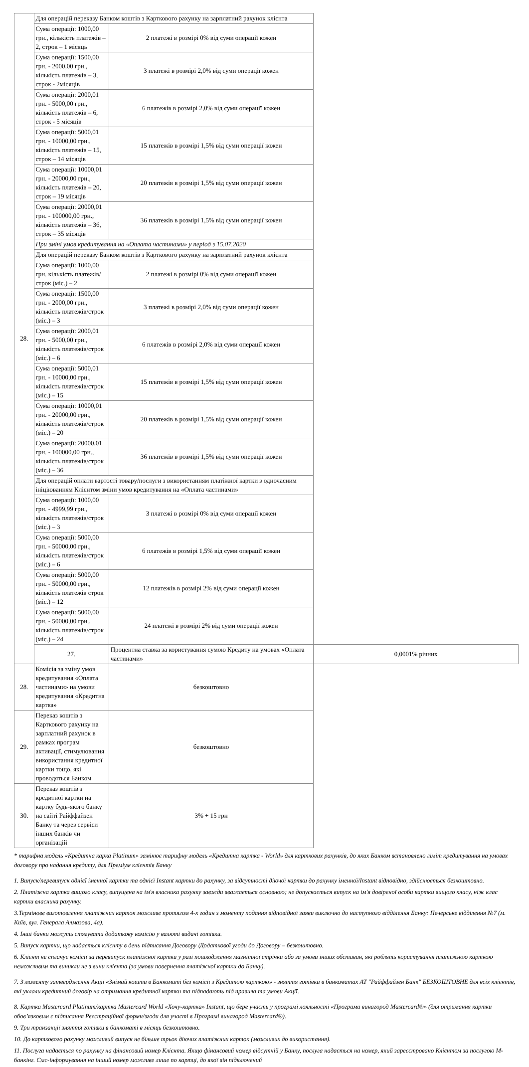| 28. | Для операцій переказу Банком коштів з Карткового рахунку на зарплатний рахунок клієнта | | |
| | Сума операції: 1000,00 грн., кількість платежів – 2, строк – 1 місяць | 2 платежі в розмірі 0% від суми операції кожен | |
| | Сума операції: 1500,00 грн. - 2000,00 грн., кількість платежів – 3, строк - 2місяців | 3 платежі в розмірі 2,0% від суми операції кожен | |
| | Сума операції: 2000,01 грн. - 5000,00 грн., кількість платежів – 6, строк - 5 місяців | 6 платежів в розмірі 2,0% від суми операції кожен | |
| | Сума операції: 5000,01 грн. - 10000,00 грн., кількість платежів – 15, строк – 14 місяців | 15 платежів в розмірі 1,5% від суми операції кожен | |
| | Сума операції: 10000,01 грн. - 20000,00 грн., кількість платежів – 20, строк – 19 місяців | 20 платежів в розмірі 1,5% від суми операції кожен | |
| | Сума операції: 20000,01 грн. - 100000,00 грн., кількість платежів – 36, строк – 35 місяців | 36 платежів в розмірі 1,5% від суми операції кожен | |
| | При зміні умов кредитування на «Оплата частинами» у період з 15.07.2020 | | |
| | Для операцій переказу Банком коштів з Карткового рахунку на зарплатний рахунок клієнта | | |
| | Сума операції: 1000,00 грн. кількість платежів/строк (міс.) – 2 | 2 платежі в розмірі 0% від суми операції кожен | |
| | Сума операції: 1500,00 грн. - 2000,00 грн., кількість платежів/строк (міс.) – 3 | 3 платежі в розмірі 2,0% від суми операції кожен | |
| | Сума операції: 2000,01 грн. - 5000,00 грн., кількість платежів/строк (міс.) – 6 | 6 платежів в розмірі 2,0% від суми операції кожен | |
| | Сума операції: 5000,01 грн. - 10000,00 грн., кількість платежів/строк (міс.) – 15 | 15 платежів в розмірі 1,5% від суми операції кожен | |
| | Сума операції: 10000,01 грн. - 20000,00 грн., кількість платежів/строк (міс.) – 20 | 20 платежів в розмірі 1,5% від суми операції кожен | |
| | Сума операції: 20000,01 грн. - 100000,00 грн., кількість платежів/строк (міс.) – 36 | 36 платежів в розмірі 1,5% від суми операції кожен | |
| | Для операцій оплати вартості товару/послуги з використанням платіжної картки з одночасним ініціюванням Клієнтом зміни умов кредитування на «Оплата частинами» | | |
| | Сума операції: 1000,00 грн. - 4999,99 грн., кількість платежів/строк (міс.) – 3 | 3 платежі в розмірі 0% від суми операції кожен | |
| | Сума операції: 5000,00 грн. - 50000,00 грн., кількість платежів/строк (міс.) – 6 | 6 платежів в розмірі 1,5% від суми операції кожен | |
| | Сума операції: 5000,00 грн. - 50000,00 грн., кількість платежів строк (міс.) – 12 | 12 платежів в розмірі 2% від суми операції кожен | |
| | Сума операції: 5000,00 грн. - 50000,00 грн., кількість платежів/строк (міс.) – 24 | 24 платежі в розмірі 2% від суми операції кожен | |
| | 27. | Процентна ставка за користування сумою Кредиту на умовах «Оплата частинами» | 0,0001% річних |
| 28. | Комісія за зміну умов кредитування «Оплата частинами» на умови кредитування «Кредитна картка» | безкоштовно | |
| 29. | Переказ коштів з Карткового рахунку на зарплатний рахунок в рамках програм активації, стимулювання використання кредитної картки тощо, які проводяться Банком | безкоштовно | |
| 30. | Переказ коштів з кредитної картки на картку будь-якого банку на сайті Райффайзен Банку та через сервіси інших банків чи організацій | 3% + 15 грн | |
* тарифна модель «Кредитна карка Platinum» замінює тарифну модель «Кредитна картка - World» для карткових рахунків, до яких Банком встановлено ліміт кредитування на умовах договору про надання кредиту, для Преміум клієнтів Банку
1. Випуск/перевипуск однієї іменної картки та однієї Instant картки до рахунку, за відсутності діючої картки до рахунку іменної/Instant відповідно, здійснюється безкоштовно.
2. Платіжна картка вищого класу, випущена на ім'я власника рахунку завжди вважається основною; не допускається випуск на ім'я довіреної особи картки вищого класу, ніж клас картки власника рахунку.
3.Термінове виготовлення платіжних карток можливе протягом 4-х годин з моменту подання відповідної заяви виключно до наступного відділення Банку: Печерське відділення №7 (м. Київ, вул. Генерала Алмазова, 4а).
4. Інші банки можуть стягувати додаткову комісію у валюті видачі готівки.
5. Випуск картки, що надається клієнту в день підписання Договору /Додаткової угоди до Договору – безкоштовно.
6. Клієнт не сплачує комісії за перевипуск платіжної картки у разі пошкодження магнітної стрічки або за умови інших обставин, які роблять користування платіжною карткою неможливим та виникли не з вини клієнта (за умови повернення платіжної картки до Банку).
7. З моменту затвердження Акції «Знімай кошти в Банкоматі без комісії з Кредитою карткою» - зняття готівки в банкоматах АТ "Райффайзен Банк" БЕЗКОШТОВНЕ для всіх клієнтів, які уклали кредитний договір на отримання кредитної картки та підпадають під правила та умови Акції.
8. Картка Mastercard Platinum/картка Mastercard World «Хочу-картка» Instant, що бере участь у програмі лояльності «Програма винагород Mastercard®» (для отримання картки обов’язковим є підписання Реєстраційної форми/згоди для участі в Програмі винагород Mastercard®).
9. Три транзакції зняття готівки в банкоматі в місяць безкоштовно.
10. До карткового рахунку можливий випуск не більше трьох діючих платіжних карток (можливих до використання).
11. Послуга надається по рахунку на фінансовий номер Клієнта. Якщо фінансовий номер відсутній у Банку, послуга надається на номер, який зареєстровано Клієнтом за послугою М-банкінг. Смс-інформування на інший номер можливе лише по картці, до якої він підключений